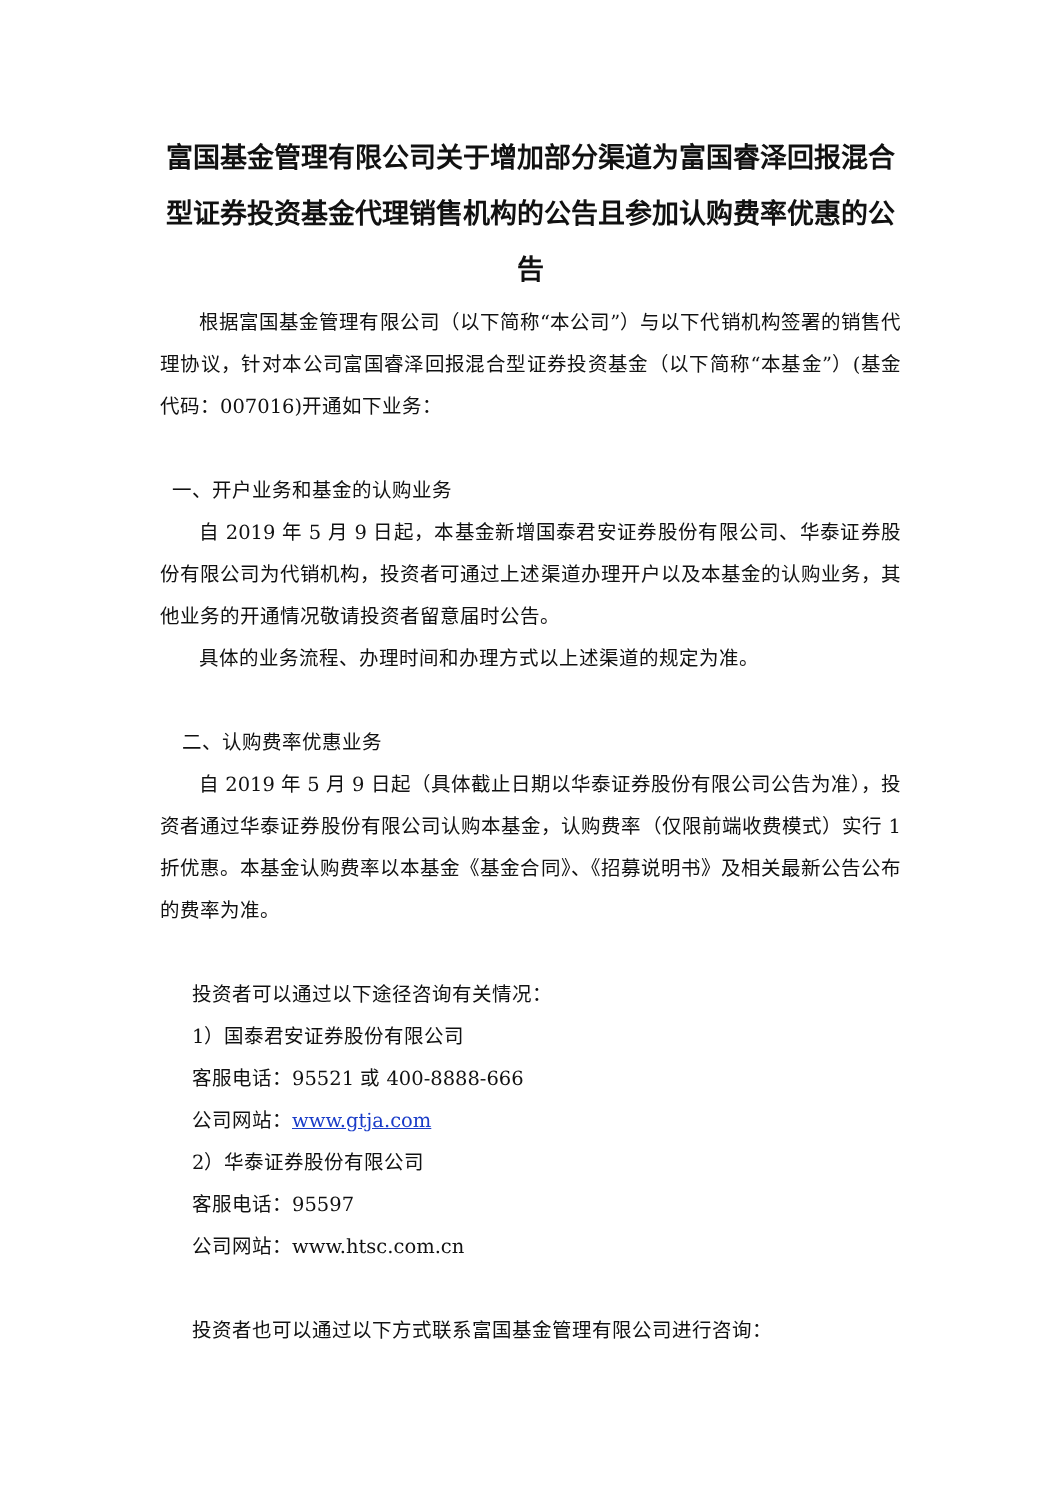富国基金管理有限公司关于增加部分渠道为富国睿泽回报混合型证券投资基金代理销售机构的公告且参加认购费率优惠的公告
根据富国基金管理有限公司（以下简称“本公司”）与以下代销机构签署的销售代理协议，针对本公司富国睿泽回报混合型证券投资基金（以下简称“本基金”）(基金代码：007016)开通如下业务：
一、开户业务和基金的认购业务
自 2019 年 5 月 9 日起，本基金新增国泰君安证券股份有限公司、华泰证券股份有限公司为代销机构，投资者可通过上述渠道办理开户以及本基金的认购业务，其他业务的开通情况敬请投资者留意届时公告。
具体的业务流程、办理时间和办理方式以上述渠道的规定为准。
二、认购费率优惠业务
自 2019 年 5 月 9 日起（具体截止日期以华泰证券股份有限公司公告为准），投资者通过华泰证券股份有限公司认购本基金，认购费率（仅限前端收费模式）实行 1 折优惠。本基金认购费率以本基金《基金合同》、《招募说明书》及相关最新公告公布的费率为准。
投资者可以通过以下途径咨询有关情况：
1）国泰君安证券股份有限公司
客服电话：95521 或 400-8888-666
公司网站：www.gtja.com
2）华泰证券股份有限公司
客服电话：95597
公司网站：www.htsc.com.cn
投资者也可以通过以下方式联系富国基金管理有限公司进行咨询：